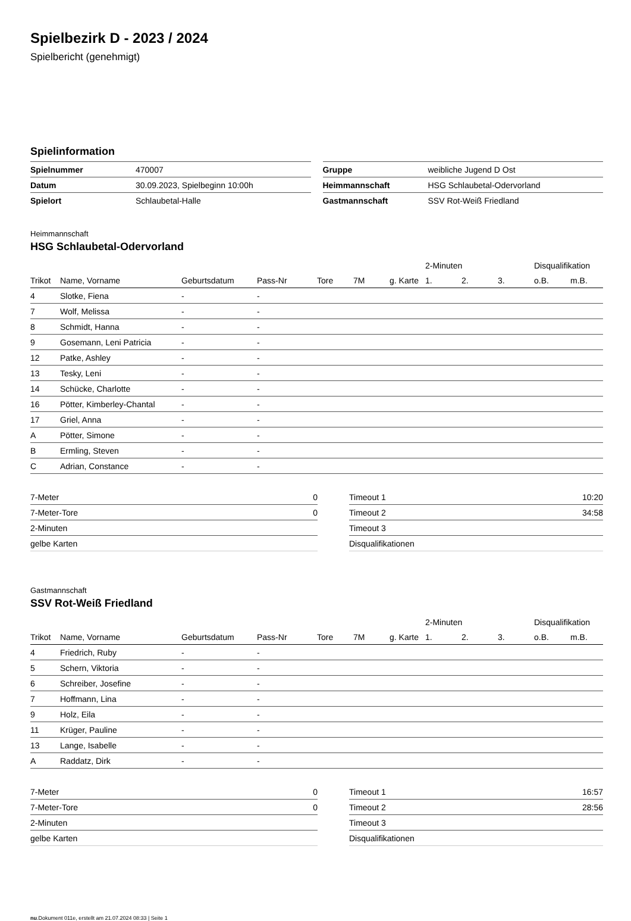Spielbezirk D - 2023 / 2024
Spielbericht (genehmigt)
Spielinformation
| Spielnummer | 470007 |
| Datum | 30.09.2023, Spielbeginn 10:00h |
| Spielort | Schlaubetal-Halle |
| Gruppe | weibliche Jugend D Ost |
| Heimmannschaft | HSG Schlaubetal-Odervorland |
| Gastmannschaft | SSV Rot-Weiß Friedland |
Heimmannschaft
HSG Schlaubetal-Odervorland
| | | | | | | | 2-Minuten | | | Disqualifikation | |
| --- | --- | --- | --- | --- | --- | --- | --- | --- | --- | --- | --- |
| Trikot | Name, Vorname | Geburtsdatum | Pass-Nr | Tore | 7M | g. Karte | 1. | 2. | 3. | o.B. | m.B. |
| 4 | Slotke, Fiena | - | - | | | | | | | | |
| 7 | Wolf, Melissa | - | - | | | | | | | | |
| 8 | Schmidt, Hanna | - | - | | | | | | | | |
| 9 | Gosemann, Leni Patricia | - | - | | | | | | | | |
| 12 | Patke, Ashley | - | - | | | | | | | | |
| 13 | Tesky, Leni | - | - | | | | | | | | |
| 14 | Schücke, Charlotte | - | - | | | | | | | | |
| 16 | Pötter, Kimberley-Chantal | - | - | | | | | | | | |
| 17 | Griel, Anna | - | - | | | | | | | | |
| A | Pötter, Simone | - | - | | | | | | | | |
| B | Ermling, Steven | - | - | | | | | | | | |
| C | Adrian, Constance | - | - | | | | | | | | |
| 7-Meter | 0 |
| 7-Meter-Tore | 0 |
| 2-Minuten | |
| gelbe Karten | |
| Timeout 1 | 10:20 |
| Timeout 2 | 34:58 |
| Timeout 3 | |
| Disqualifikationen | |
Gastmannschaft
SSV Rot-Weiß Friedland
| | | | | | | | 2-Minuten | | | Disqualifikation | |
| --- | --- | --- | --- | --- | --- | --- | --- | --- | --- | --- | --- |
| Trikot | Name, Vorname | Geburtsdatum | Pass-Nr | Tore | 7M | g. Karte | 1. | 2. | 3. | o.B. | m.B. |
| 4 | Friedrich, Ruby | - | - | | | | | | | | |
| 5 | Schern, Viktoria | - | - | | | | | | | | |
| 6 | Schreiber, Josefine | - | - | | | | | | | | |
| 7 | Hoffmann, Lina | - | - | | | | | | | | |
| 9 | Holz, Eila | - | - | | | | | | | | |
| 11 | Krüger, Pauline | - | - | | | | | | | | |
| 13 | Lange, Isabelle | - | - | | | | | | | | |
| A | Raddatz, Dirk | - | - | | | | | | | | |
| 7-Meter | 0 |
| 7-Meter-Tore | 0 |
| 2-Minuten | |
| gelbe Karten | |
| Timeout 1 | 16:57 |
| Timeout 2 | 28:56 |
| Timeout 3 | |
| Disqualifikationen | |
nu.Dokument 011e, erstellt am 21.07.2024 08:33 | Seite 1